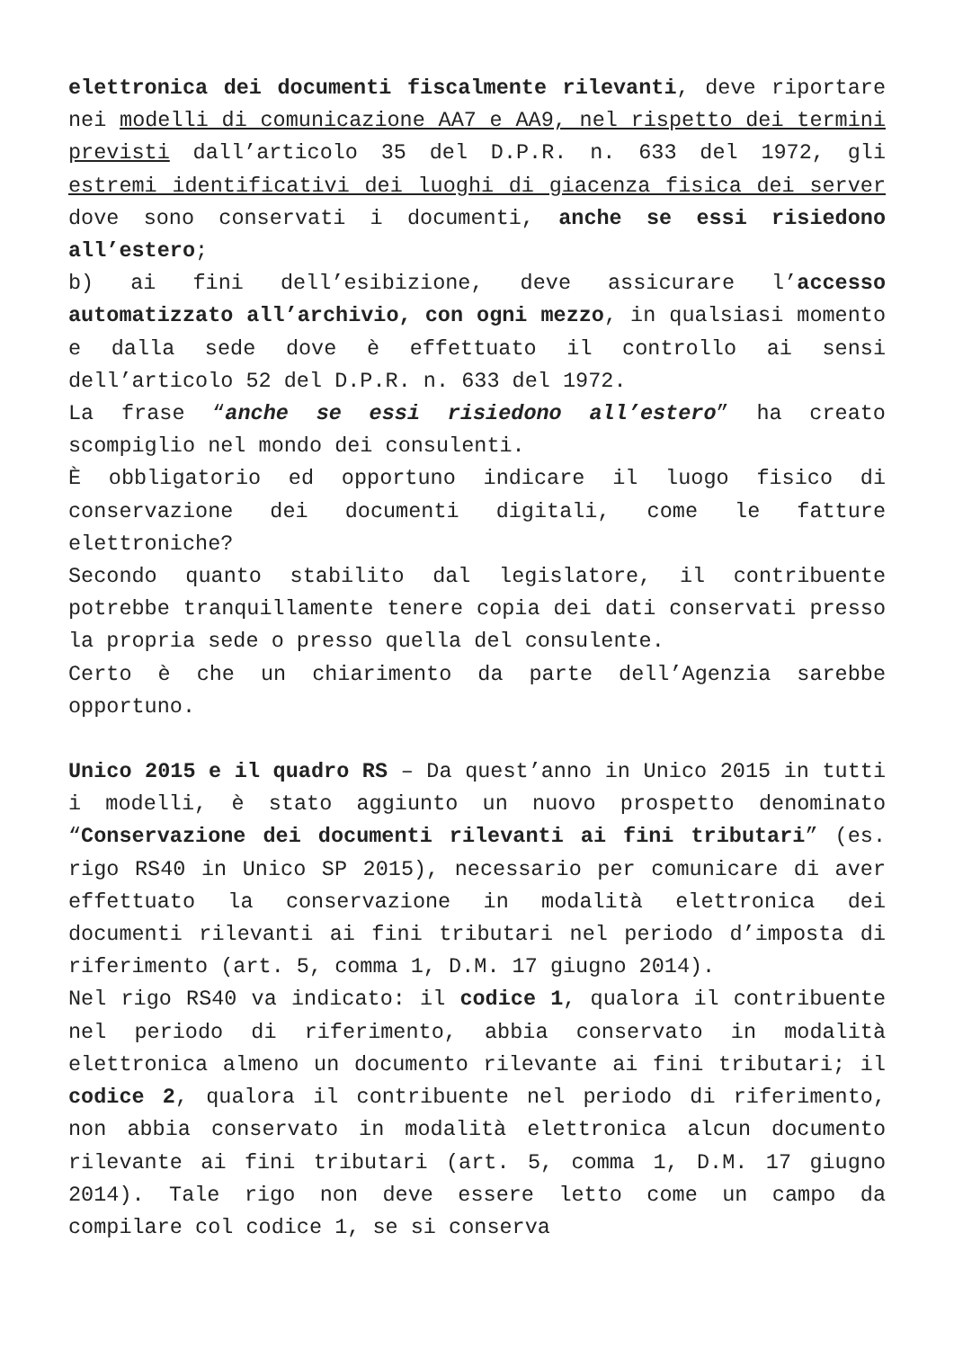elettronica dei documenti fiscalmente rilevanti, deve riportare nei modelli di comunicazione AA7 e AA9, nel rispetto dei termini previsti dall’articolo 35 del D.P.R. n. 633 del 1972, gli estremi identificativi dei luoghi di giacenza fisica dei server dove sono conservati i documenti, anche se essi risiedono all’estero;
b) ai fini dell’esibizione, deve assicurare l’accesso automatizzato all’archivio, con ogni mezzo, in qualsiasi momento e dalla sede dove è effettuato il controllo ai sensi dell’articolo 52 del D.P.R. n. 633 del 1972.
La frase “anche se essi risiedono all’estero” ha creato scompiglio nel mondo dei consulenti.
È obbligatorio ed opportuno indicare il luogo fisico di conservazione dei documenti digitali, come le fatture elettroniche?
Secondo quanto stabilito dal legislatore, il contribuente potrebbe tranquillamente tenere copia dei dati conservati presso la propria sede o presso quella del consulente.
Certo è che un chiarimento da parte dell’Agenzia sarebbe opportuno.
Unico 2015 e il quadro RS – Da quest’anno in Unico 2015 in tutti i modelli, è stato aggiunto un nuovo prospetto denominato “Conservazione dei documenti rilevanti ai fini tributari” (es. rigo RS40 in Unico SP 2015), necessario per comunicare di aver effettuato la conservazione in modalità elettronica dei documenti rilevanti ai fini tributari nel periodo d’imposta di riferimento (art. 5, comma 1, D.M. 17 giugno 2014).
Nel rigo RS40 va indicato: il codice 1, qualora il contribuente nel periodo di riferimento, abbia conservato in modalità elettronica almeno un documento rilevante ai fini tributari; il codice 2, qualora il contribuente nel periodo di riferimento, non abbia conservato in modalità elettronica alcun documento rilevante ai fini tributari (art. 5, comma 1, D.M. 17 giugno 2014). Tale rigo non deve essere letto come un campo da compilare col codice 1, se si conserva